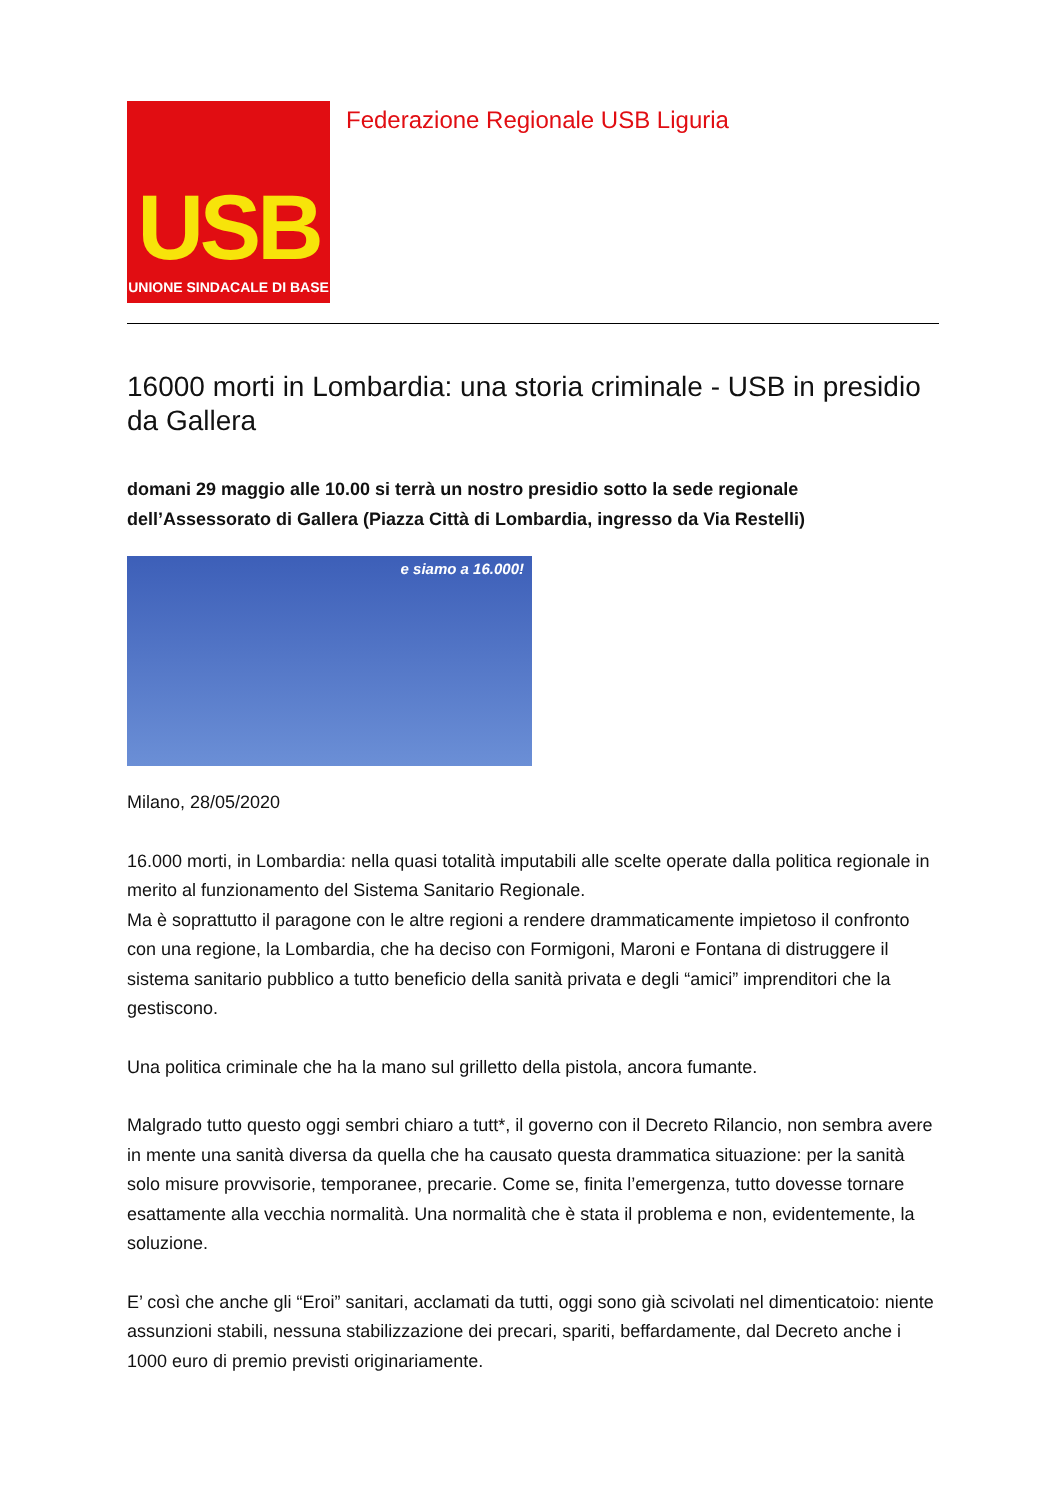USB
UNIONE SINDACALE DI BASE
Federazione Regionale USB Liguria
16000 morti in Lombardia: una storia criminale - USB in presidio da Gallera
domani 29 maggio alle 10.00 si terrà un nostro presidio sotto la sede regionale dell’Assessorato di Gallera (Piazza Città di Lombardia, ingresso da Via Restelli)
e siamo a 16.000!
Milano, 28/05/2020
16.000 morti, in Lombardia: nella quasi totalità imputabili alle scelte operate dalla politica regionale in merito al funzionamento del Sistema Sanitario Regionale.
Ma è soprattutto il paragone con le altre regioni a rendere drammaticamente impietoso il confronto con una regione, la Lombardia, che ha deciso con Formigoni, Maroni e Fontana di distruggere il sistema sanitario pubblico a tutto beneficio della sanità privata e degli “amici” imprenditori che la gestiscono.
Una politica criminale che ha la mano sul grilletto della pistola, ancora fumante.
Malgrado tutto questo oggi sembri chiaro a tutt*, il governo con il Decreto Rilancio, non sembra avere in mente una sanità diversa da quella che ha causato questa drammatica situazione: per la sanità solo misure provvisorie, temporanee, precarie. Come se, finita l’emergenza, tutto dovesse tornare esattamente alla vecchia normalità. Una normalità che è stata il problema e non, evidentemente, la soluzione.
E’ così che anche gli “Eroi” sanitari, acclamati da tutti, oggi sono già scivolati nel dimenticatoio: niente assunzioni stabili, nessuna stabilizzazione dei precari, spariti, beffardamente, dal Decreto anche i 1000 euro di premio previsti originariamente.